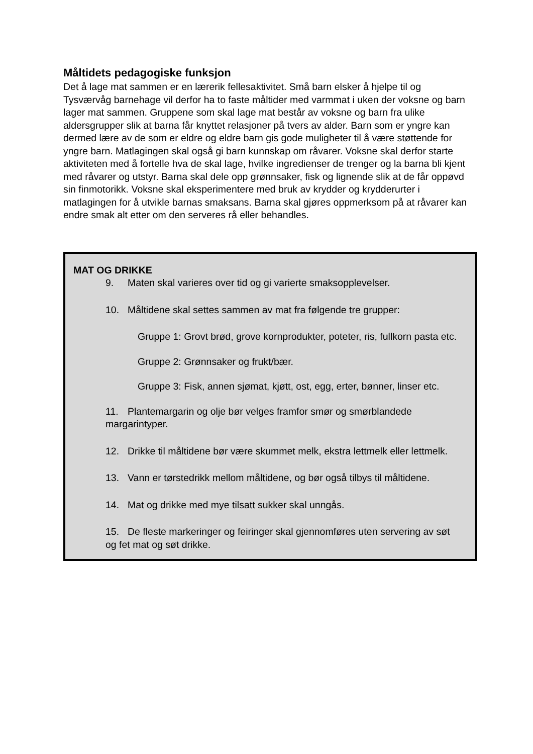Måltidets pedagogiske funksjon
Det å lage mat sammen er en lærerik fellesaktivitet. Små barn elsker å hjelpe til og Tysværvåg barnehage vil derfor ha to faste måltider med varmmat i uken der voksne og barn lager mat sammen. Gruppene som skal lage mat består av voksne og barn fra ulike aldersgrupper slik at barna får knyttet relasjoner på tvers av alder. Barn som er yngre kan dermed lære av de som er eldre og eldre barn gis gode muligheter til å være støttende for yngre barn. Matlagingen skal også gi barn kunnskap om råvarer. Voksne skal derfor starte aktiviteten med å fortelle hva de skal lage, hvilke ingredienser de trenger og la barna bli kjent med råvarer og utstyr. Barna skal dele opp grønnsaker, fisk og lignende slik at de får oppøvd sin finmotorikk. Voksne skal eksperimentere med bruk av krydder og krydderurter i matlagingen for å utvikle barnas smaksans. Barna skal gjøres oppmerksom på at råvarer kan endre smak alt etter om den serveres rå eller behandles.
MAT OG DRIKKE
9. Maten skal varieres over tid og gi varierte smaksopplevelser.
10. Måltidene skal settes sammen av mat fra følgende tre grupper:
Gruppe 1: Grovt brød, grove kornprodukter, poteter, ris, fullkorn pasta etc.
Gruppe 2: Grønnsaker og frukt/bær.
Gruppe 3: Fisk, annen sjømat, kjøtt, ost, egg, erter, bønner, linser etc.
11. Plantemargarin og olje bør velges framfor smør og smørblandede margarintyper.
12. Drikke til måltidene bør være skummet melk, ekstra lettmelk eller lettmelk.
13. Vann er tørstedrikk mellom måltidene, og bør også tilbys til måltidene.
14. Mat og drikke med mye tilsatt sukker skal unngås.
15. De fleste markeringer og feiringer skal gjennomføres uten servering av søt og fet mat og søt drikke.